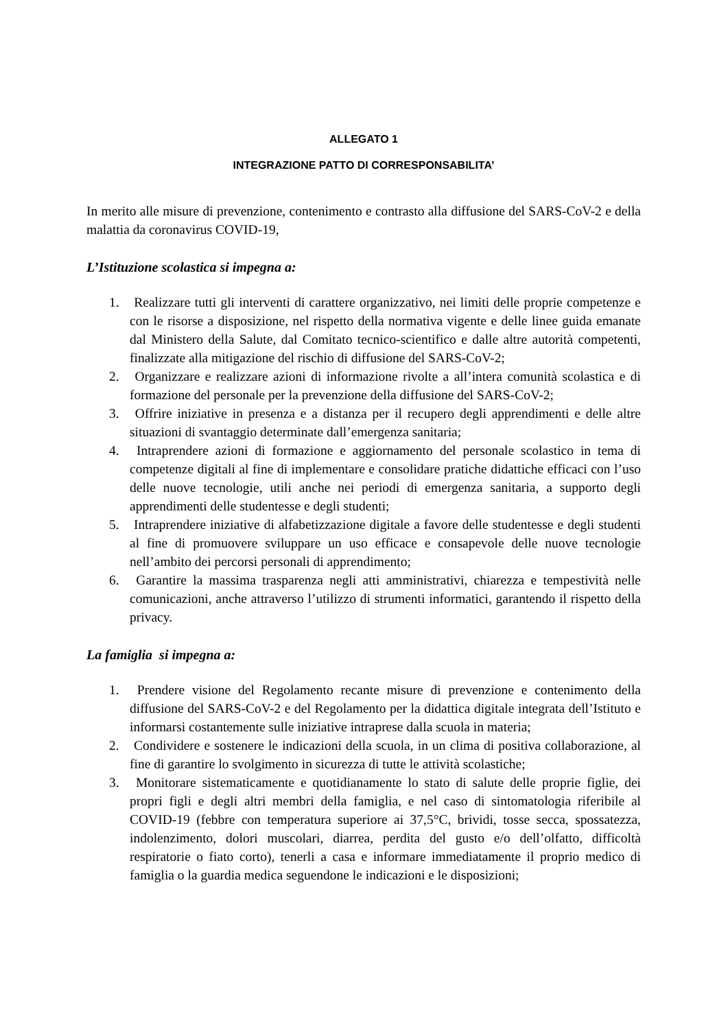ALLEGATO 1
INTEGRAZIONE PATTO DI CORRESPONSABILITA’
In merito alle misure di prevenzione, contenimento e contrasto alla diffusione del SARS-CoV-2 e della malattia da coronavirus COVID-19,
L’Istituzione scolastica si impegna a:
1. Realizzare tutti gli interventi di carattere organizzativo, nei limiti delle proprie competenze e con le risorse a disposizione, nel rispetto della normativa vigente e delle linee guida emanate dal Ministero della Salute, dal Comitato tecnico-scientifico e dalle altre autorità competenti, finalizzate alla mitigazione del rischio di diffusione del SARS-CoV-2;
2. Organizzare e realizzare azioni di informazione rivolte a all’intera comunità scolastica e di formazione del personale per la prevenzione della diffusione del SARS-CoV-2;
3. Offrire iniziative in presenza e a distanza per il recupero degli apprendimenti e delle altre situazioni di svantaggio determinate dall’emergenza sanitaria;
4. Intraprendere azioni di formazione e aggiornamento del personale scolastico in tema di competenze digitali al fine di implementare e consolidare pratiche didattiche efficaci con l’uso delle nuove tecnologie, utili anche nei periodi di emergenza sanitaria, a supporto degli apprendimenti delle studentesse e degli studenti;
5. Intraprendere iniziative di alfabetizzazione digitale a favore delle studentesse e degli studenti al fine di promuovere sviluppare un uso efficace e consapevole delle nuove tecnologie nell’ambito dei percorsi personali di apprendimento;
6. Garantire la massima trasparenza negli atti amministrativi, chiarezza e tempestività nelle comunicazioni, anche attraverso l’utilizzo di strumenti informatici, garantendo il rispetto della privacy.
La famiglia si impegna a:
1. Prendere visione del Regolamento recante misure di prevenzione e contenimento della diffusione del SARS-CoV-2 e del Regolamento per la didattica digitale integrata dell’Istituto e informarsi costantemente sulle iniziative intraprese dalla scuola in materia;
2. Condividere e sostenere le indicazioni della scuola, in un clima di positiva collaborazione, al fine di garantire lo svolgimento in sicurezza di tutte le attività scolastiche;
3. Monitorare sistematicamente e quotidianamente lo stato di salute delle proprie figlie, dei propri figli e degli altri membri della famiglia, e nel caso di sintomatologia riferibile al COVID-19 (febbre con temperatura superiore ai 37,5°C, brividi, tosse secca, spossatezza, indolenzimento, dolori muscolari, diarrea, perdita del gusto e/o dell’olfatto, difficoltà respiratorie o fiato corto), tenerli a casa e informare immediatamente il proprio medico di famiglia o la guardia medica seguendone le indicazioni e le disposizioni;